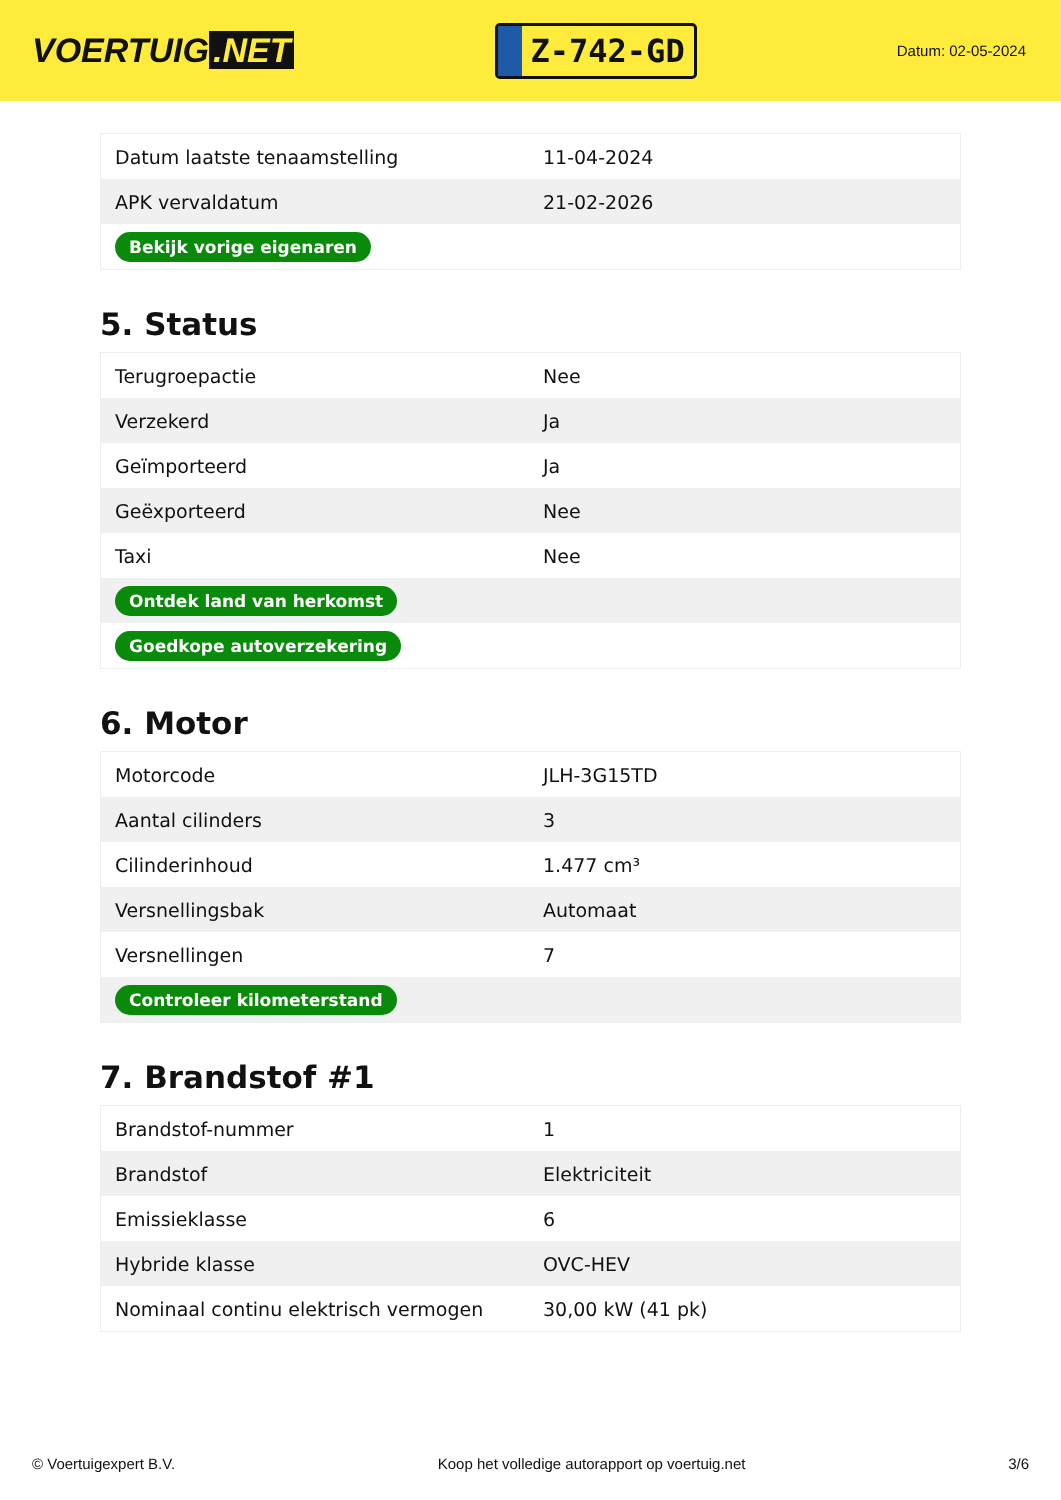VOERTUIG.NET
Z-742-GD
Datum: 02-05-2024
| Datum laatste tenaamstelling | 11-04-2024 |
| APK vervaldatum | 21-02-2026 |
| Bekijk vorige eigenaren | |
5. Status
| Terugroepactie | Nee |
| Verzekerd | Ja |
| Geïmporteerd | Ja |
| Geëxporteerd | Nee |
| Taxi | Nee |
| Ontdek land van herkomst | |
| Goedkope autoverzekering | |
6. Motor
| Motorcode | JLH-3G15TD |
| Aantal cilinders | 3 |
| Cilinderinhoud | 1.477 cm³ |
| Versnellingsbak | Automaat |
| Versnellingen | 7 |
| Controleer kilometerstand | |
7. Brandstof #1
| Brandstof-nummer | 1 |
| Brandstof | Elektriciteit |
| Emissieklasse | 6 |
| Hybride klasse | OVC-HEV |
| Nominaal continu elektrisch vermogen | 30,00 kW (41 pk) |
© Voertuigexpert B.V. Koop het volledige autorapport op voertuig.net 3/6